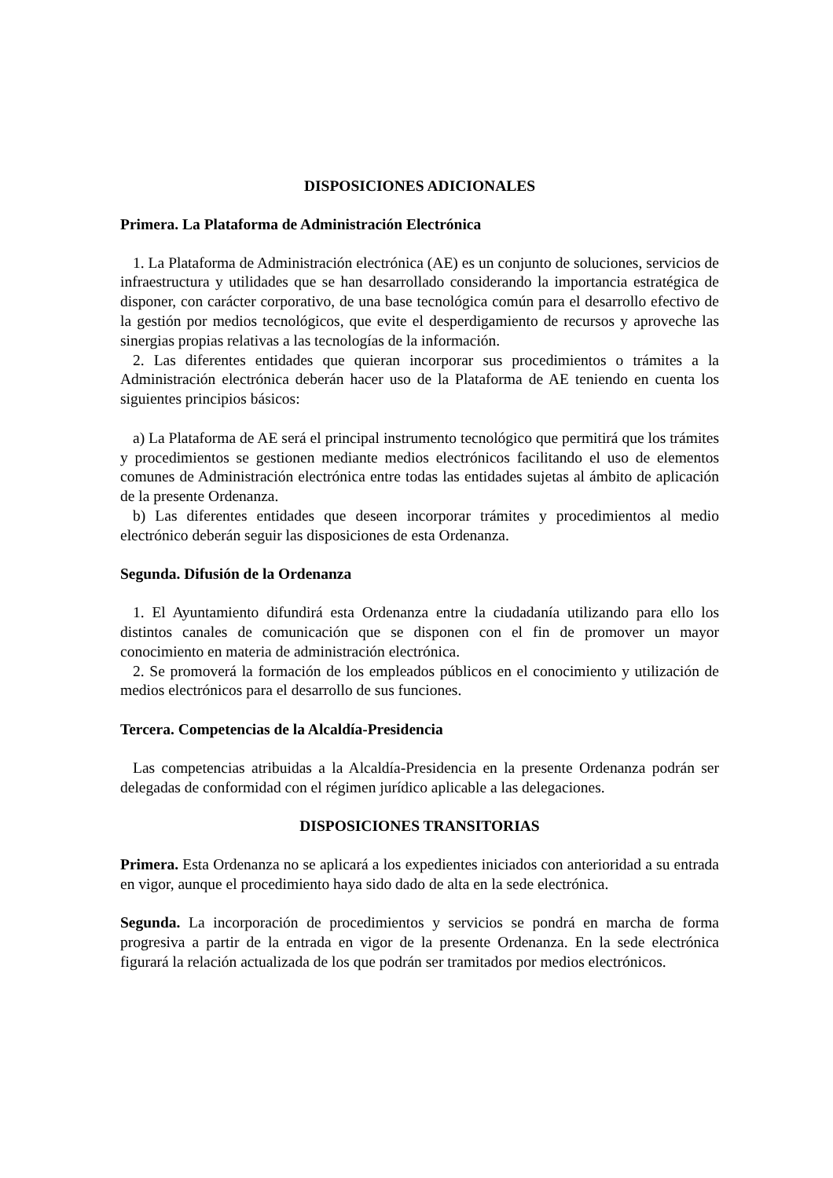DISPOSICIONES ADICIONALES
Primera. La Plataforma de Administración Electrónica
1. La Plataforma de Administración electrónica (AE) es un conjunto de soluciones, servicios de infraestructura y utilidades que se han desarrollado considerando la importancia estratégica de disponer, con carácter corporativo, de una base tecnológica común para el desarrollo efectivo de la gestión por medios tecnológicos, que evite el desperdigamiento de recursos y aproveche las sinergias propias relativas a las tecnologías de la información.
2. Las diferentes entidades que quieran incorporar sus procedimientos o trámites a la Administración electrónica deberán hacer uso de la Plataforma de AE teniendo en cuenta los siguientes principios básicos:
a) La Plataforma de AE será el principal instrumento tecnológico que permitirá que los trámites y procedimientos se gestionen mediante medios electrónicos facilitando el uso de elementos comunes de Administración electrónica entre todas las entidades sujetas al ámbito de aplicación de la presente Ordenanza.
b) Las diferentes entidades que deseen incorporar trámites y procedimientos al medio electrónico deberán seguir las disposiciones de esta Ordenanza.
Segunda. Difusión de la Ordenanza
1. El Ayuntamiento difundirá esta Ordenanza entre la ciudadanía utilizando para ello los distintos canales de comunicación que se disponen con el fin de promover un mayor conocimiento en materia de administración electrónica.
2. Se promoverá la formación de los empleados públicos en el conocimiento y utilización de medios electrónicos para el desarrollo de sus funciones.
Tercera. Competencias de la Alcaldía-Presidencia
Las competencias atribuidas a la Alcaldía-Presidencia en la presente Ordenanza podrán ser delegadas de conformidad con el régimen jurídico aplicable a las delegaciones.
DISPOSICIONES TRANSITORIAS
Primera. Esta Ordenanza no se aplicará a los expedientes iniciados con anterioridad a su entrada en vigor, aunque el procedimiento haya sido dado de alta en la sede electrónica.
Segunda. La incorporación de procedimientos y servicios se pondrá en marcha de forma progresiva a partir de la entrada en vigor de la presente Ordenanza. En la sede electrónica figurará la relación actualizada de los que podrán ser tramitados por medios electrónicos.